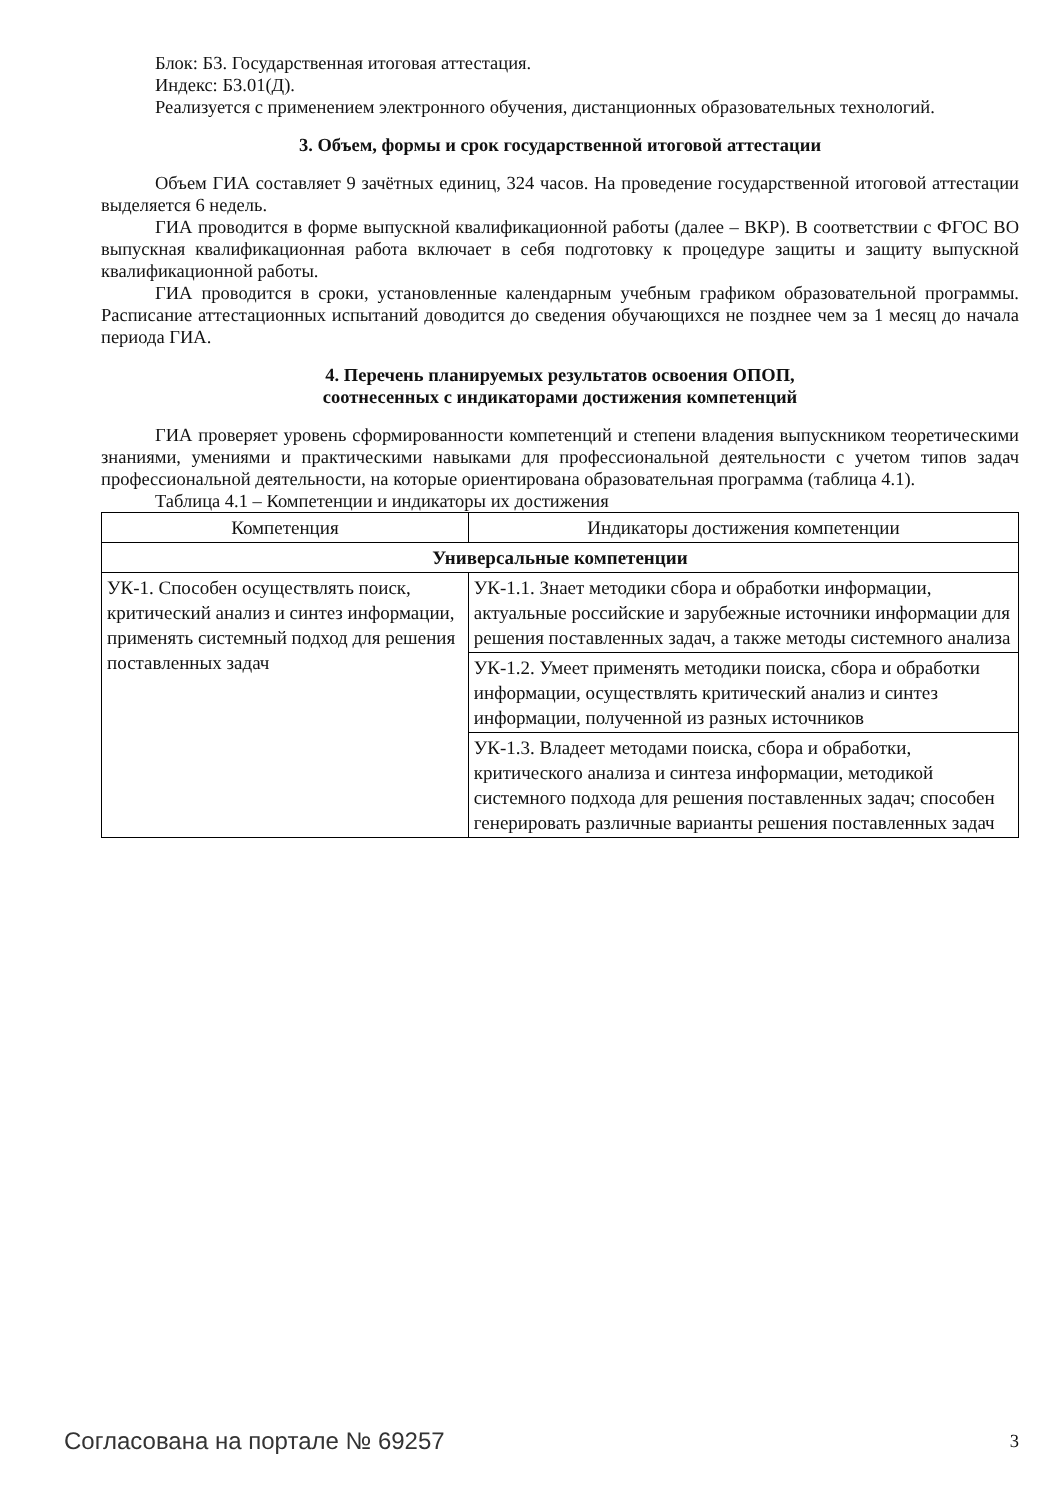Блок: Б3. Государственная итоговая аттестация.
Индекс: Б3.01(Д).
Реализуется с применением электронного обучения, дистанционных образовательных технологий.
3. Объем, формы и срок государственной итоговой аттестации
Объем ГИА составляет 9 зачётных единиц, 324 часов. На проведение государственной итоговой аттестации выделяется 6 недель.
ГИА проводится в форме выпускной квалификационной работы (далее – ВКР). В соответствии с ФГОС ВО выпускная квалификационная работа включает в себя подготовку к процедуре защиты и защиту выпускной квалификационной работы.
ГИА проводится в сроки, установленные календарным учебным графиком образовательной программы. Расписание аттестационных испытаний доводится до сведения обучающихся не позднее чем за 1 месяц до начала периода ГИА.
4. Перечень планируемых результатов освоения ОПОП,
соотнесенных с индикаторами достижения компетенций
ГИА проверяет уровень сформированности компетенций и степени владения выпускником теоретическими знаниями, умениями и практическими навыками для профессиональной деятельности с учетом типов задач профессиональной деятельности, на которые ориентирована образовательная программа (таблица 4.1).
Таблица 4.1 – Компетенции и индикаторы их достижения
| Компетенция | Индикаторы достижения компетенции |
| --- | --- |
| Универсальные компетенции | |
| УК-1. Способен осуществлять поиск, критический анализ и синтез информации, применять системный подход для решения поставленных задач | УК-1.1. Знает методики сбора и обработки информации, актуальные российские и зарубежные источники информации для решения поставленных задач, а также методы системного анализа |
| | УК-1.2. Умеет применять методики поиска, сбора и обработки информации, осуществлять критический анализ и синтез информации, полученной из разных источников |
| | УК-1.3. Владеет методами поиска, сбора и обработки, критического анализа и синтеза информации, методикой системного подхода для решения поставленных задач; способен генерировать различные варианты решения поставленных задач |
Согласована на портале № 69257 3